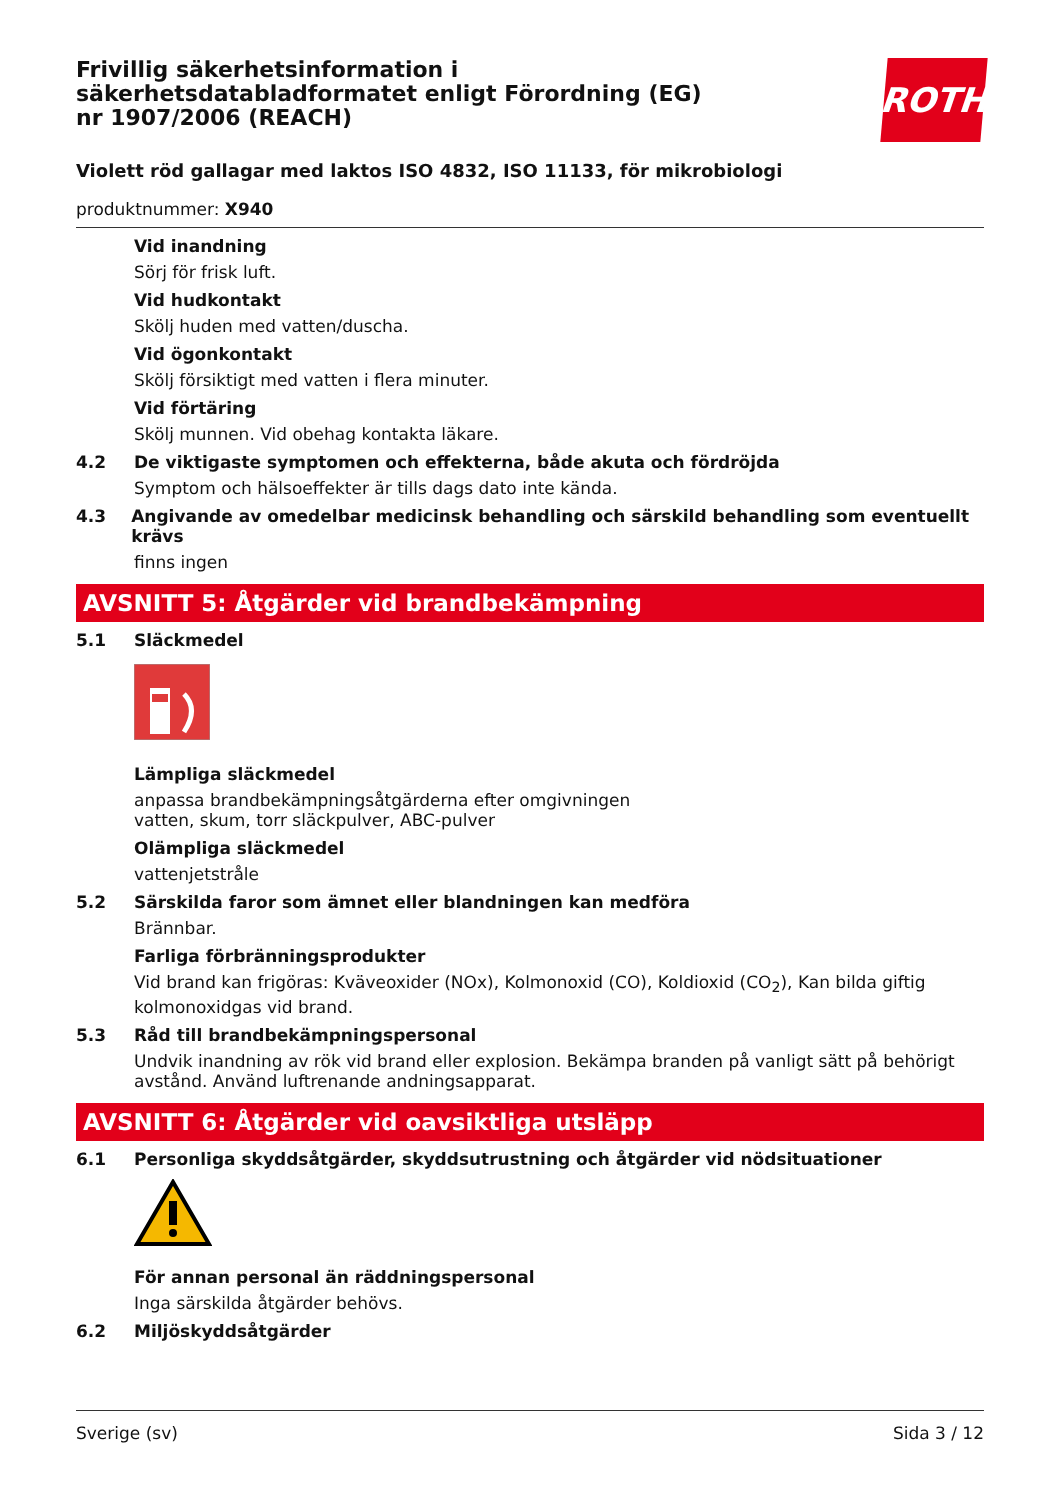Frivillig säkerhetsinformation i säkerhetsdatabladformatet enligt Förordning (EG) nr 1907/2006 (REACH)
ROTH
Violett röd gallagar med laktos ISO 4832, ISO 11133, för mikrobiologi
produktnummer: X940
Vid inandning
Sörj för frisk luft.
Vid hudkontakt
Skölj huden med vatten/duscha.
Vid ögonkontakt
Skölj försiktigt med vatten i flera minuter.
Vid förtäring
Skölj munnen. Vid obehag kontakta läkare.
4.2 De viktigaste symptomen och effekterna, både akuta och fördröjda
Symptom och hälsoeffekter är tills dags dato inte kända.
4.3 Angivande av omedelbar medicinsk behandling och särskild behandling som eventuellt krävs
finns ingen
AVSNITT 5: Åtgärder vid brandbekämpning
5.1 Släckmedel
Lämpliga släckmedel
anpassa brandbekämpningsåtgärderna efter omgivningen
vatten, skum, torr släckpulver, ABC-pulver
Olämpliga släckmedel
vattenjetstråle
5.2 Särskilda faror som ämnet eller blandningen kan medföra
Brännbar.
Farliga förbränningsprodukter
Vid brand kan frigöras: Kväveoxider (NOx), Kolmonoxid (CO), Koldioxid (CO<sub>2</sub>), Kan bilda giftig kolmonoxidgas vid brand.
5.3 Råd till brandbekämpningspersonal
Undvik inandning av rök vid brand eller explosion. Bekämpa branden på vanligt sätt på behörigt avstånd. Använd luftrenande andningsapparat.
AVSNITT 6: Åtgärder vid oavsiktliga utsläpp
6.1 Personliga skyddsåtgärder, skyddsutrustning och åtgärder vid nödsituationer
För annan personal än räddningspersonal
Inga särskilda åtgärder behövs.
6.2 Miljöskyddsåtgärder
Sverige (sv) Sida 3 / 12